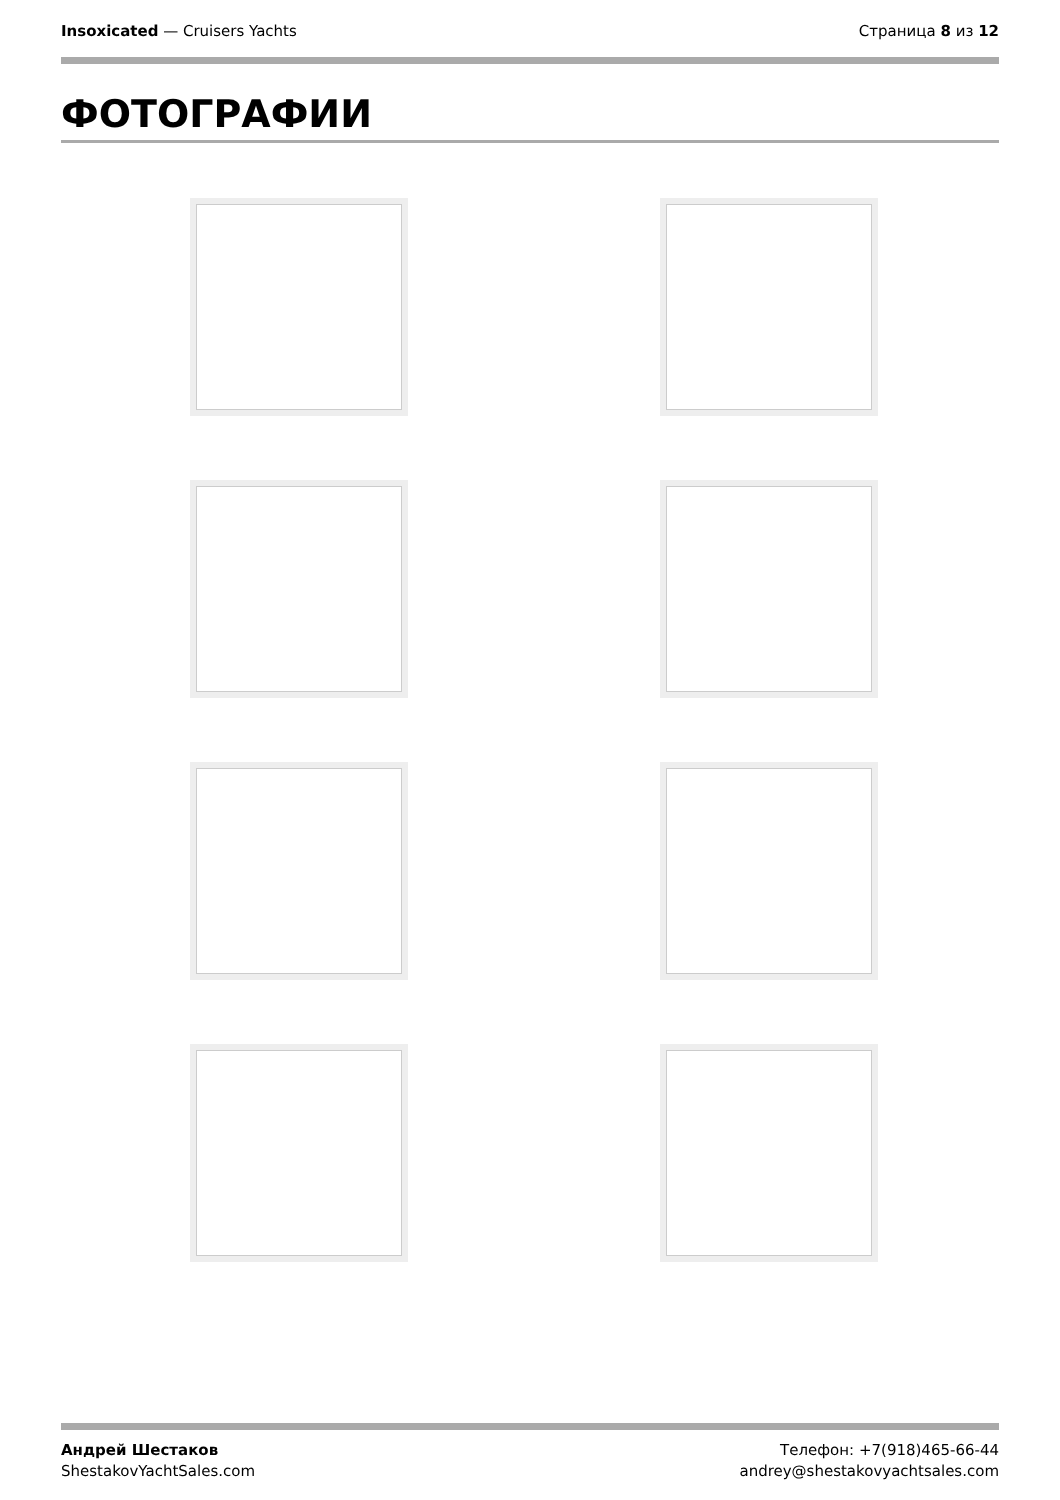Insoxicated — Cruisers Yachts Страница 8 из 12
ФОТОГРАФИИ
Андрей Шестаков
ShestakovYachtSales.com
Телефон: +7(918)465-66-44
andrey@shestakovyachtsales.com